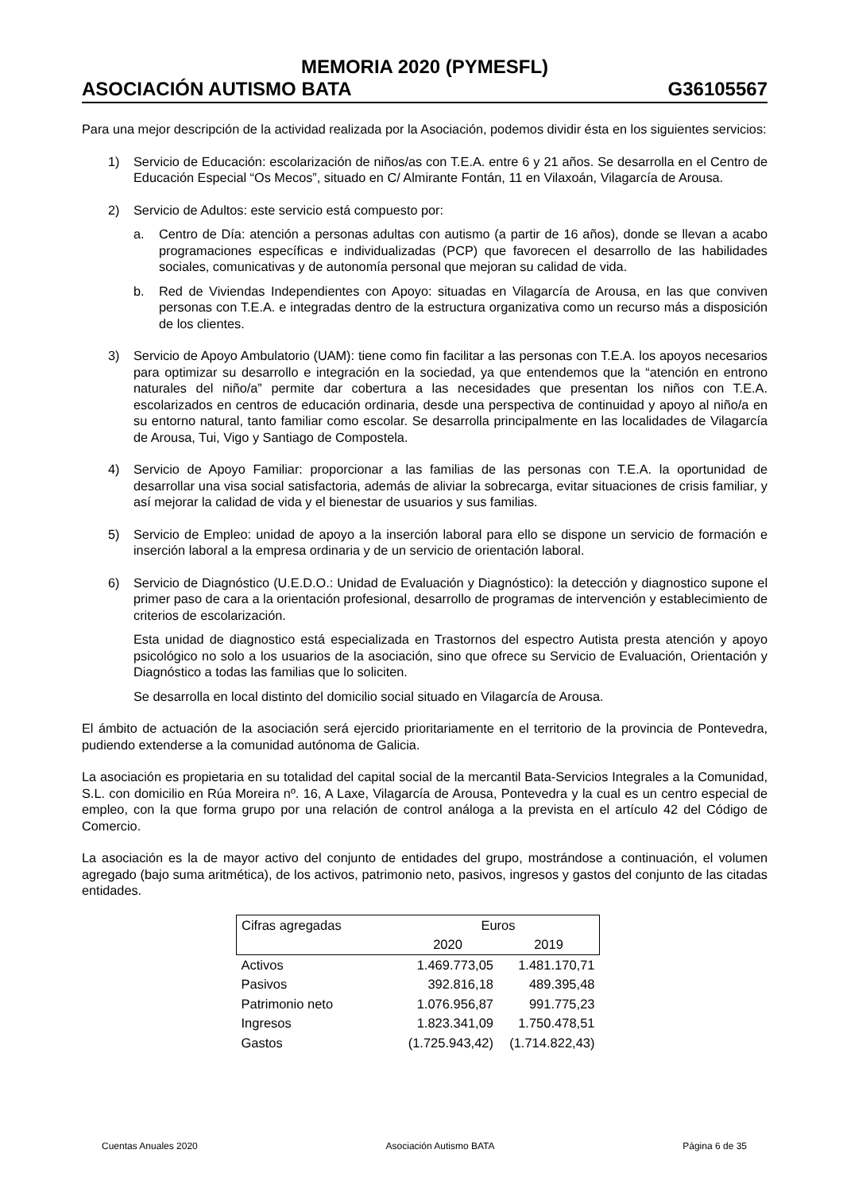MEMORIA 2020 (PYMESFL)
ASOCIACIÓN AUTISMO BATA G36105567
Para una mejor descripción de la actividad realizada por la Asociación, podemos dividir ésta en los siguientes servicios:
1) Servicio de Educación: escolarización de niños/as con T.E.A. entre 6 y 21 años. Se desarrolla en el Centro de Educación Especial “Os Mecos”, situado en C/ Almirante Fontán, 11 en Vilaxoán, Vilagarcía de Arousa.
2) Servicio de Adultos: este servicio está compuesto por:
a. Centro de Día: atención a personas adultas con autismo (a partir de 16 años), donde se llevan a acabo programaciones específicas e individualizadas (PCP) que favorecen el desarrollo de las habilidades sociales, comunicativas y de autonomía personal que mejoran su calidad de vida.
b. Red de Viviendas Independientes con Apoyo: situadas en Vilagarcía de Arousa, en las que conviven personas con T.E.A. e integradas dentro de la estructura organizativa como un recurso más a disposición de los clientes.
3) Servicio de Apoyo Ambulatorio (UAM): tiene como fin facilitar a las personas con T.E.A. los apoyos necesarios para optimizar su desarrollo e integración en la sociedad, ya que entendemos que la “atención en entrono naturales del niño/a” permite dar cobertura a las necesidades que presentan los niños con T.E.A. escolarizados en centros de educación ordinaria, desde una perspectiva de continuidad y apoyo al niño/a en su entorno natural, tanto familiar como escolar. Se desarrolla principalmente en las localidades de Vilagarcía de Arousa, Tui, Vigo y Santiago de Compostela.
4) Servicio de Apoyo Familiar: proporcionar a las familias de las personas con T.E.A. la oportunidad de desarrollar una visa social satisfactoria, además de aliviar la sobrecarga, evitar situaciones de crisis familiar, y así mejorar la calidad de vida y el bienestar de usuarios y sus familias.
5) Servicio de Empleo: unidad de apoyo a la inserción laboral para ello se dispone un servicio de formación e inserción laboral a la empresa ordinaria y de un servicio de orientación laboral.
6) Servicio de Diagnóstico (U.E.D.O.: Unidad de Evaluación y Diagnóstico): la detección y diagnostico supone el primer paso de cara a la orientación profesional, desarrollo de programas de intervención y establecimiento de criterios de escolarización.
Esta unidad de diagnostico está especializada en Trastornos del espectro Autista presta atención y apoyo psicológico no solo a los usuarios de la asociación, sino que ofrece su Servicio de Evaluación, Orientación y Diagnóstico a todas las familias que lo soliciten.
Se desarrolla en local distinto del domicilio social situado en Vilagarcía de Arousa.
El ámbito de actuación de la asociación será ejercido prioritariamente en el territorio de la provincia de Pontevedra, pudiendo extenderse a la comunidad autónoma de Galicia.
La asociación es propietaria en su totalidad del capital social de la mercantil Bata-Servicios Integrales a la Comunidad, S.L. con domicilio en Rúa Moreira nº. 16, A Laxe, Vilagarcía de Arousa, Pontevedra y la cual es un centro especial de empleo, con la que forma grupo por una relación de control análoga a la prevista en el artículo 42 del Código de Comercio.
La asociación es la de mayor activo del conjunto de entidades del grupo, mostrándose a continuación, el volumen agregado (bajo suma aritmética), de los activos, patrimonio neto, pasivos, ingresos y gastos del conjunto de las citadas entidades.
| Cifras agregadas | Euros | |
| --- | --- | --- |
| | 2020 | 2019 |
| Activos | 1.469.773,05 | 1.481.170,71 |
| Pasivos | 392.816,18 | 489.395,48 |
| Patrimonio neto | 1.076.956,87 | 991.775,23 |
| Ingresos | 1.823.341,09 | 1.750.478,51 |
| Gastos | (1.725.943,42) | (1.714.822,43) |
Cuentas Anuales 2020 Asociación Autismo BATA Página 6 de 35